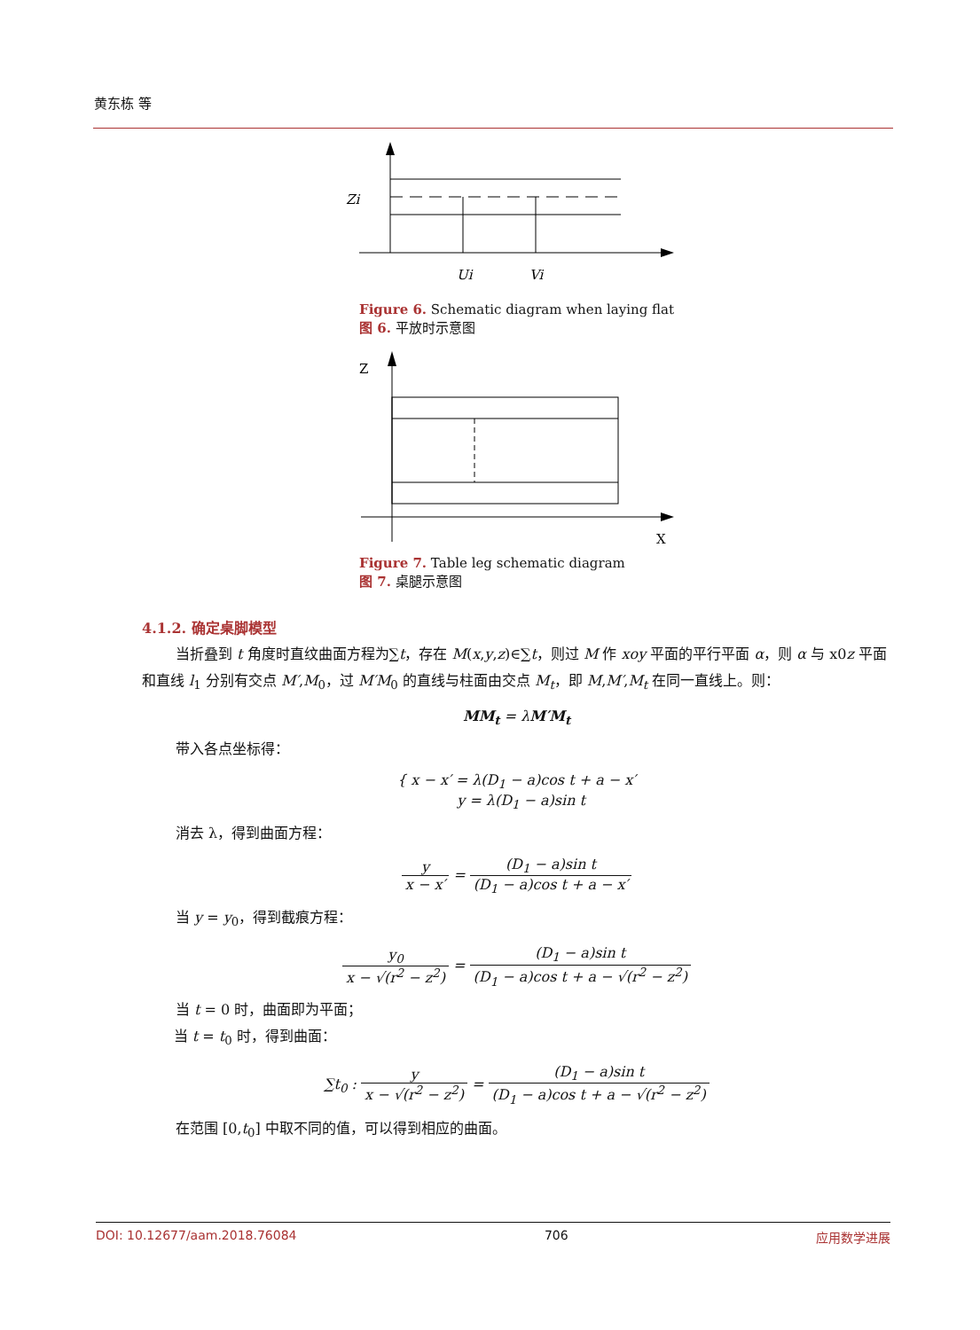黄东栋 等
Zi
Ui
Vi
Figure 6. Schematic diagram when laying flat
图 6. 平放时示意图
Z
X
Figure 7. Table leg schematic diagram
图 7. 桌腿示意图
4.1.2. 确定桌脚模型
当折叠到 t 角度时直纹曲面方程为∑t，存在 M(x,y,z)∈∑t，则过 M 作 xoy 平面的平行平面 α，则 α 与 x0z 平面和直线 l<sub>1</sub> 分别有交点 M′,M<sub>0</sub>，过 M′M<sub>0</sub> 的直线与柱面由交点 M<sub>t</sub>，即 M,M′,M<sub>t</sub> 在同一直线上。则：
MM<sub>t</sub> = λM′M<sub>t</sub>
带入各点坐标得：
{ x − x′ = λ(D<sub>1</sub> − a)cos t + a − x′
y = λ(D<sub>1</sub> − a)sin t
消去 λ，得到曲面方程：
y x − x′ = (D<sub>1</sub> − a)sin t (D<sub>1</sub> − a)cos t + a − x′
当 y = y<sub>0</sub>，得到截痕方程：
y<sub>0</sub> x − √(r<sup>2</sup> − z<sup>2</sup>) = (D<sub>1</sub> − a)sin t (D<sub>1</sub> − a)cos t + a − √(r<sup>2</sup> − z<sup>2</sup>)
当 t = 0 时，曲面即为平面；
当 t = t<sub>0</sub> 时，得到曲面：
∑t<sub>0</sub> : y x − √(r<sup>2</sup> − z<sup>2</sup>) = (D<sub>1</sub> − a)sin t (D<sub>1</sub> − a)cos t + a − √(r<sup>2</sup> − z<sup>2</sup>)
在范围 [0,t<sub>0</sub>] 中取不同的值，可以得到相应的曲面。
DOI: 10.12677/aam.2018.76084 706 应用数学进展